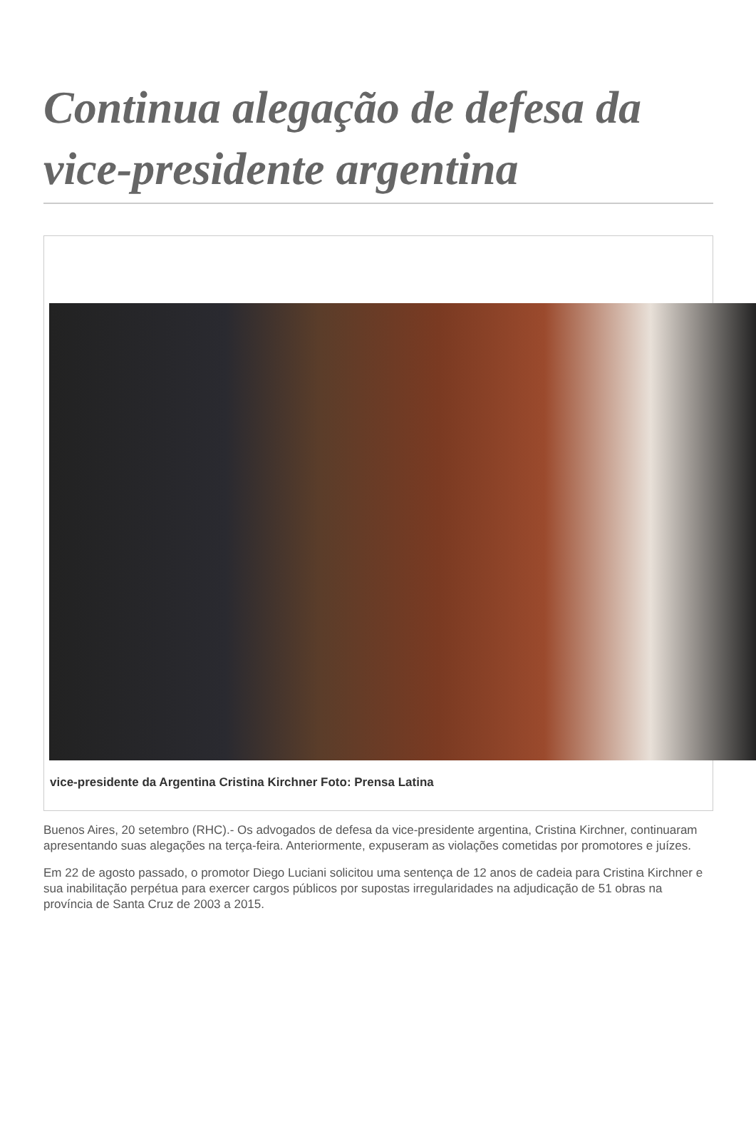Continua alegação de defesa da vice-presidente argentina
vice-presidente da Argentina Cristina Kirchner Foto: Prensa Latina
Buenos Aires, 20 setembro (RHC).- Os advogados de defesa da vice-presidente argentina, Cristina Kirchner, continuaram apresentando suas alegações na terça-feira. Anteriormente, expuseram as violações cometidas por promotores e juízes.
Em 22 de agosto passado, o promotor Diego Luciani solicitou uma sentença de 12 anos de cadeia para Cristina Kirchner e sua inabilitação perpétua para exercer cargos públicos por supostas irregularidades na adjudicação de 51 obras na província de Santa Cruz de 2003 a 2015.